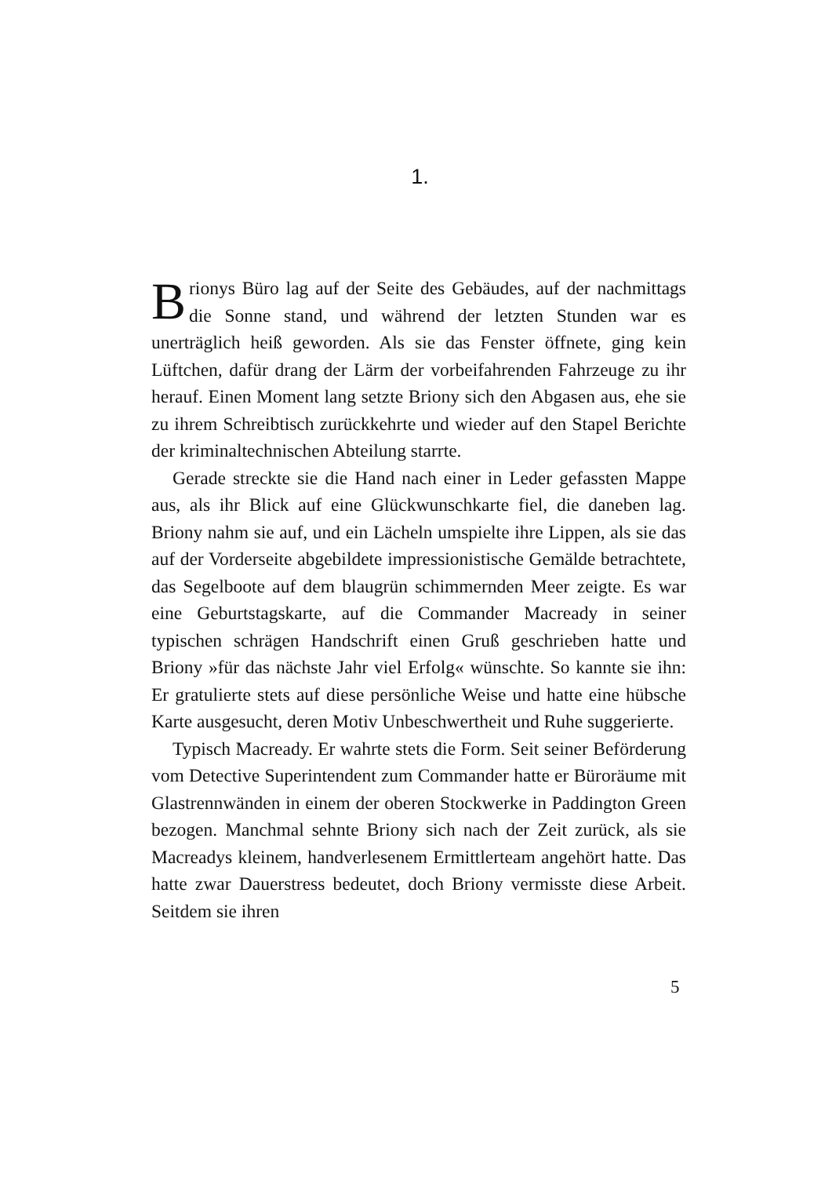1.
Brionys Büro lag auf der Seite des Gebäudes, auf der nachmittags die Sonne stand, und während der letzten Stunden war es unerträglich heiß geworden. Als sie das Fenster öffnete, ging kein Lüftchen, dafür drang der Lärm der vorbeifahrenden Fahrzeuge zu ihr herauf. Einen Moment lang setzte Briony sich den Abgasen aus, ehe sie zu ihrem Schreibtisch zurückkehrte und wieder auf den Stapel Berichte der kriminaltechnischen Abteilung starrte.
Gerade streckte sie die Hand nach einer in Leder gefassten Mappe aus, als ihr Blick auf eine Glückwunschkarte fiel, die daneben lag. Briony nahm sie auf, und ein Lächeln umspielte ihre Lippen, als sie das auf der Vorderseite abgebildete impressionistische Gemälde betrachtete, das Segelboote auf dem blaugrün schimmernden Meer zeigte. Es war eine Geburtstagskarte, auf die Commander Macready in seiner typischen schrägen Handschrift einen Gruß geschrieben hatte und Briony »für das nächste Jahr viel Erfolg« wünschte. So kannte sie ihn: Er gratulierte stets auf diese persönliche Weise und hatte eine hübsche Karte ausgesucht, deren Motiv Unbeschwertheit und Ruhe suggerierte.
Typisch Macready. Er wahrte stets die Form. Seit seiner Beförderung vom Detective Superintendent zum Commander hatte er Büroräume mit Glastrennwänden in einem der oberen Stockwerke in Paddington Green bezogen. Manchmal sehnte Briony sich nach der Zeit zurück, als sie Macreadys kleinem, handverlesenem Ermittlerteam angehört hatte. Das hatte zwar Dauerstress bedeutet, doch Briony vermisste diese Arbeit. Seitdem sie ihren
5